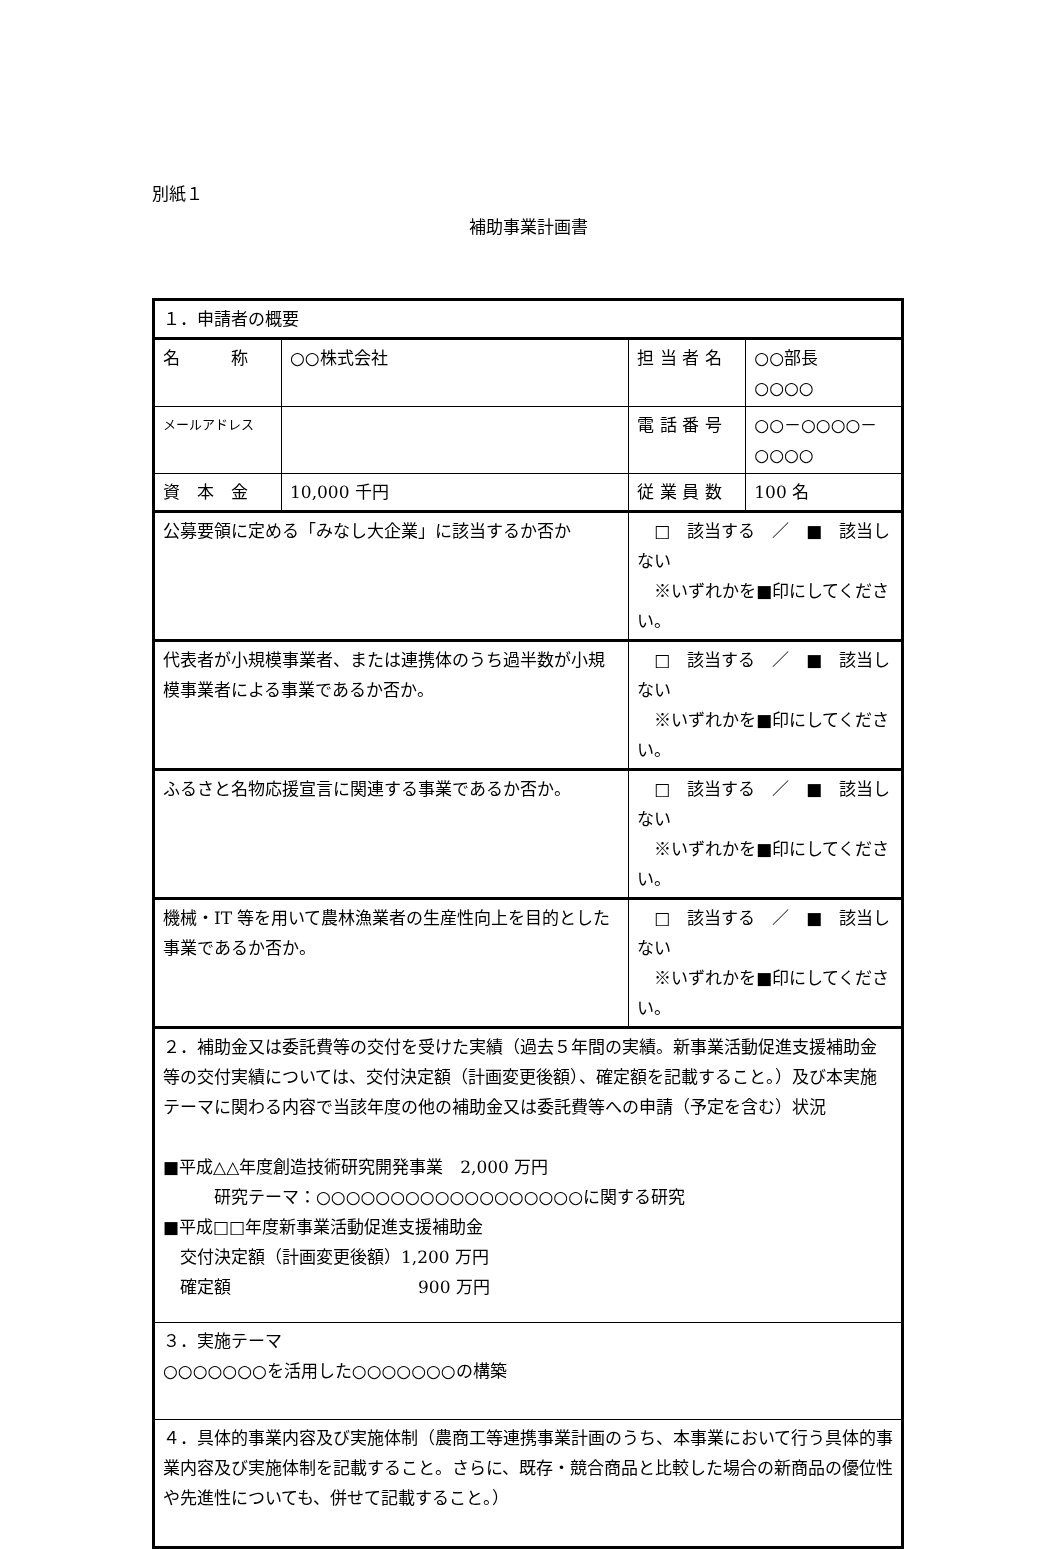別紙１
補助事業計画書
| １．申請者の概要 | | | | |
| 名 称 | ○○株式会社 | | 担 当 者 名 | ○○部長 ○○○○ |
| メールアドレス | | | 電 話 番 号 | ○○－○○○○－○○○○ |
| 資 本 金 | 10,000 千円 | | 従 業 員 数 | 100 名 |
| 公募要領に定める「みなし大企業」に該当するか否か | | □ 該当する ／ ■ 該当しない ※いずれかを■印にしてください。 | | |
| 代表者が小規模事業者、または連携体のうち過半数が小規模事業者による事業であるか否か。 | | □ 該当する ／ ■ 該当しない ※いずれかを■印にしてください。 | | |
| ふるさと名物応援宣言に関連する事業であるか否か。 | | □ 該当する ／ ■ 該当しない ※いずれかを■印にしてください。 | | |
| 機械・IT 等を用いて農林漁業者の生産性向上を目的とした事業であるか否か。 | | □ 該当する ／ ■ 該当しない ※いずれかを■印にしてください。 | | |
| ２．補助金又は委託費等の交付を受けた実績（過去５年間の実績。新事業活動促進支援補助金等の交付実績については、交付決定額（計画変更後額）、確定額を記載すること。）及び本実施テーマに関わる内容で当該年度の他の補助金又は委託費等への申請（予定を含む）状況 ■平成△△年度創造技術研究開発事業 2,000 万円 研究テーマ：○○○○○○○○○○○○○○○○○○に関する研究 ■平成□□年度新事業活動促進支援補助金 交付決定額（計画変更後額）1,200 万円 確定額 900 万円 | | | | |
| ３．実施テーマ ○○○○○○○を活用した○○○○○○○の構築 | | | | |
| ４．具体的事業内容及び実施体制（農商工等連携事業計画のうち、本事業において行う具体的事業内容及び実施体制を記載すること。さらに、既存・競合商品と比較した場合の新商品の優位性や先進性についても、併せて記載すること。） | | | | |